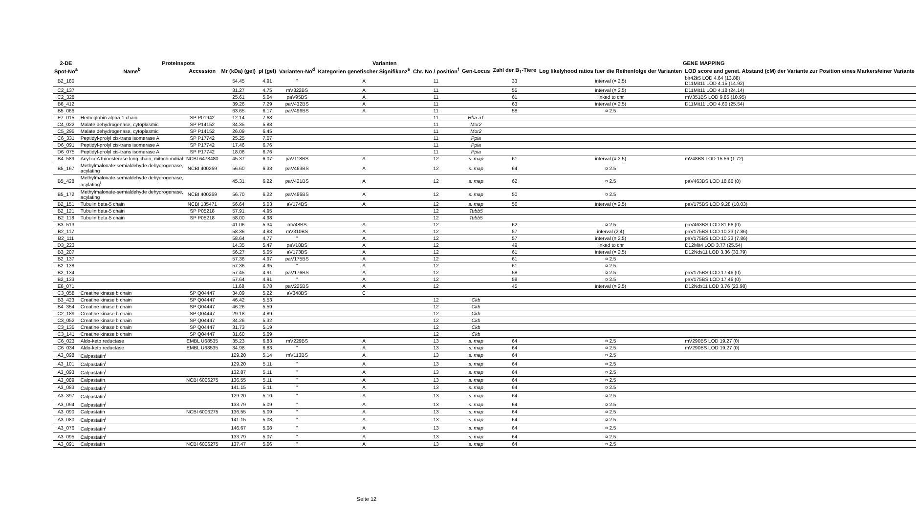| 2-DE | Proteinspots | | | | Varianten | | | | GENE MAPPING | | |
| --- | --- | --- | --- | --- | --- | --- | --- | --- | --- | --- | --- |
| Spot-No<sup>a</sup> | Name<sup>b</sup> | Accession | Mr (kDa) (gel) | pI (gel) | Varianten-No<sup>d</sup> | Kategorien genetischer Signifikanz<sup>e</sup> | Chr. No / position<sup>f</sup> | Gen-Locus | Zahl der B<sub>1</sub>-Tiere | Log likelyhood ratios fuer die Reihenfolge der Varianten | LOD score and genet. Abstand (cM) der Variante zur Position eines Markers/einer Variante |
| B2_180 | | | 54.45 | 4.91 | " | A | 11 | | 33 | interval (¤ 2.5) | bir42k5 LOD 4.64 (13.88) D11Mit11 LOD 4.15 (14.92) |
| C2_137 | | | 31.27 | 4.75 | mV322BS | A | 11 | | 55 | interval (¤ 2.5) | D11Mit11 LOD 4.18 (24.14) |
| C2_328 | | | 25.61 | 5.04 | paV95BS | A | 11 | | 61 | linked to chr | mV351BS LOD 9.85 (10.95) |
| B6_412 | | | 39.26 | 7.29 | paV432BS | A | 11 | | 63 | interval (¤ 2.5) | D11Mit11 LOD 4.60 (25.54) |
| B5_066 | | | 63.65 | 6.17 | paV496BS | A | 11 | | 58 | ¤ 2.5 | |
| E7_015 | Hemoglobin alpha-1 chain | SP P01942 | 12.14 | 7.68 | | | 11 | Hba-a1 | | | |
| C4_022 | Malate dehydrogenase, cytoplasmic | SP P14152 | 34.35 | 5.88 | | | 11 | Mor2 | | | |
| C5_295 | Malate dehydrogenase, cytoplasmic | SP P14152 | 26.09 | 6.45 | | | 11 | Mor2 | | | |
| C6_331 | Peptidyl-prolyl cis-trans isomerase A | SP P17742 | 25.25 | 7.07 | | | 11 | Ppia | | | |
| D6_091 | Peptidyl-prolyl cis-trans isomerase A | SP P17742 | 17.46 | 6.76 | | | 11 | Ppia | | | |
| D6_075 | Peptidyl-prolyl cis-trans isomerase A | SP P17742 | 18.06 | 6.76 | | | 11 | Ppia | | | |
| B4_589 | Acyl-coA thioesterase long chain, mitochondrial | NCBI 6478480 | 45.37 | 6.07 | paV118BS | A | 12 | s. map | 61 | interval (¤ 2.5) | mV48BS LOD 15.56 (1.72) |
| B5_167 | Methylmalonate-semialdehyde dehydrogenase, acylating | NCBI 400269 | 56.60 | 6.33 | paV463BS | A | 12 | s. map | 64 | ¤ 2.5 | |
| B5_428 | Methylmalonate-semialdehyde dehydrogenase, acylating<sup>i</sup> | | 45.31 | 6.22 | paV421BS | A | 12 | s. map | 62 | ¤ 2.5 | paV463BS LOD 18.66 (0) |
| B5_172 | Methylmalonate-semialdehyde dehydrogenase, acylating | NCBI 400269 | 56.70 | 6.22 | paV486BS | A | 12 | s. map | 50 | ¤ 2.5 | |
| B2_151 | Tubulin beta-5 chain | NCBI 135471 | 56.64 | 5.03 | aV174BS | A | 12 | s. map | 56 | interval (¤ 2.5) | paV175BS LOD 9.28 (10.03) |
| B2_121 | Tubulin beta-5 chain | SP P05218 | 57.91 | 4.95 | | | 12 | Tubb5 | | | |
| B2_118 | Tubulin beta-5 chain | SP P05218 | 58.00 | 4.98 | | | 12 | Tubb5 | | | |
| B3_513 | | | 41.06 | 5.34 | mV48BS | A | 12 | | 62 | ¤ 2.5 | paV463BS LOD 81.66 (0) |
| B2_117 | | | 58.36 | 4.83 | mV310BS | A | 12 | | 57 | interval (2.4) | paV175BS LOD 10.33 (7.86) |
| B2_111 | | | 58.64 | 4.77 | " | A | 12 | | 57 | interval (¤ 2.5) | paV175BS LOD 10.33 (7.86) |
| D3_223 | | | 14.35 | 5.47 | paV18BS | A | 12 | | 49 | linked to chr | D12Mit4 LOD 3.77 (25.54) |
| B3_207 | | | 56.27 | 5.05 | aV173BS | A | 12 | | 61 | interval (¤ 2.5) | D12Nds11 LOD 3.36 (33.79) |
| B2_137 | | | 57.36 | 4.97 | paV175BS | A | 12 | | 61 | ¤ 2.5 | |
| B2_138 | | | 57.36 | 4.95 | " | A | 12 | | 61 | ¤ 2.5 | |
| B2_134 | | | 57.45 | 4.91 | paV176BS | A | 12 | | 58 | ¤ 2.5 | paV175BS LOD 17.46 (0) |
| B2_133 | | | 57.64 | 4.91 | " | A | 12 | | 58 | ¤ 2.5 | paV175BS LOD 17.46 (0) |
| E6_071 | | | 11.68 | 6.78 | paV225BS | A | 12 | | 45 | interval (¤ 2.5) | D12Nds11 LOD 3.76 (23.98) |
| C3_058 | Creatine kinase b chain | SP Q04447 | 34.09 | 5.22 | aV348BS | C | | | | | |
| B3_423 | Creatine kinase b chain | SP Q04447 | 46.42 | 5.53 | | | 12 | Ckb | | | |
| B4_354 | Creatine kinase b chain | SP Q04447 | 46.26 | 5.59 | | | 12 | Ckb | | | |
| C2_189 | Creatine kinase b chain | SP Q04447 | 29.18 | 4.89 | | | 12 | Ckb | | | |
| C3_052 | Creatine kinase b chain | SP Q04447 | 34.26 | 5.32 | | | 12 | Ckb | | | |
| C3_135 | Creatine kinase b chain | SP Q04447 | 31.73 | 5.19 | | | 12 | Ckb | | | |
| C3_141 | Creatine kinase b chain | SP Q04447 | 31.60 | 5.09 | | | 12 | Ckb | | | |
| C6_023 | Aldo-keto reductase | EMBL U68535 | 35.23 | 6.83 | mV229BS | A | 13 | s. map | 64 | ¤ 2.5 | mV290BS LOD 19.27 (0) |
| C6_034 | Aldo-keto reductase | EMBL U68535 | 34.98 | 6.83 | " | A | 13 | s. map | 64 | ¤ 2.5 | mV290BS LOD 19.27 (0) |
| A3_098 | Calpastatin<sup>i</sup> | | 129.20 | 5.14 | mV113BS | A | 13 | s. map | 64 | ¤ 2.5 | |
| A3_101 | Calpastatin<sup>i</sup> | | 129.20 | 5.11 | " | A | 13 | s. map | 64 | ¤ 2.5 | |
| A3_093 | Calpastatin<sup>i</sup> | | 132.87 | 5.11 | " | A | 13 | s. map | 64 | ¤ 2.5 | |
| A3_089 | Calpastatin | NCBI 6006275 | 136.55 | 5.11 | " | A | 13 | s. map | 64 | ¤ 2.5 | |
| A3_083 | Calpastatin<sup>i</sup> | | 141.15 | 5.11 | " | A | 13 | s. map | 64 | ¤ 2.5 | |
| A3_397 | Calpastatin<sup>i</sup> | | 129.20 | 5.10 | " | A | 13 | s. map | 64 | ¤ 2.5 | |
| A3_094 | Calpastatin<sup>i</sup> | | 133.79 | 5.09 | " | A | 13 | s. map | 64 | ¤ 2.5 | |
| A3_090 | Calpastatin | NCBI 6006275 | 136.55 | 5.09 | " | A | 13 | s. map | 64 | ¤ 2.5 | |
| A3_080 | Calpastatin<sup>i</sup> | | 141.15 | 5.08 | " | A | 13 | s. map | 64 | ¤ 2.5 | |
| A3_076 | Calpastatin<sup>i</sup> | | 146.67 | 5.08 | " | A | 13 | s. map | 64 | ¤ 2.5 | |
| A3_095 | Calpastatin<sup>i</sup> | | 133.79 | 5.07 | " | A | 13 | s. map | 64 | ¤ 2.5 | |
| A3_091 | Calpastatin | NCBI 6006275 | 137.47 | 5.06 | " | A | 13 | s. map | 64 | ¤ 2.5 | |
Seite 12